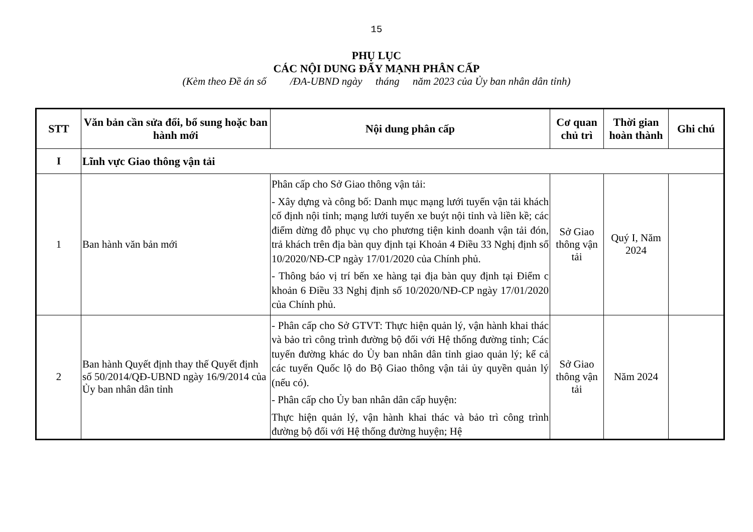15
PHỤ LỤC
CÁC NỘI DUNG ĐẨY MẠNH PHÂN CẤP
(Kèm theo Đề án số /ĐA-UBND ngày tháng năm 2023 của Ủy ban nhân dân tỉnh)
| STT | Văn bản cần sửa đổi, bổ sung hoặc ban hành mới | Nội dung phân cấp | Cơ quan chủ trì | Thời gian hoàn thành | Ghi chú |
| --- | --- | --- | --- | --- | --- |
| I | Lĩnh vực Giao thông vận tải | | | | |
| 1 | Ban hành văn bản mới | Phân cấp cho Sở Giao thông vận tải: - Xây dựng và công bố: Danh mục mạng lưới tuyến vận tải khách cố định nội tỉnh; mạng lưới tuyến xe buýt nội tỉnh và liền kề; các điểm dừng đỗ phục vụ cho phương tiện kinh doanh vận tải đón, trả khách trên địa bàn quy định tại Khoản 4 Điều 33 Nghị định số 10/2020/NĐ-CP ngày 17/01/2020 của Chính phủ. - Thông báo vị trí bến xe hàng tại địa bàn quy định tại Điểm c khoản 6 Điều 33 Nghị định số 10/2020/NĐ-CP ngày 17/01/2020 của Chính phủ. | Sở Giao thông vận tải | Quý I, Năm 2024 | |
| 2 | Ban hành Quyết định thay thế Quyết định số 50/2014/QĐ-UBND ngày 16/9/2014 của Ủy ban nhân dân tỉnh | - Phân cấp cho Sở GTVT: Thực hiện quản lý, vận hành khai thác và bảo trì công trình đường bộ đối với Hệ thống đường tỉnh; Các tuyến đường khác do Ủy ban nhân dân tỉnh giao quản lý; kể cả các tuyến Quốc lộ do Bộ Giao thông vận tải ủy quyền quản lý (nếu có). - Phân cấp cho Ủy ban nhân dân cấp huyện: Thực hiện quản lý, vận hành khai thác và bảo trì công trình đường bộ đối với Hệ thống đường huyện; Hệ | Sở Giao thông vận tải | Năm 2024 | |